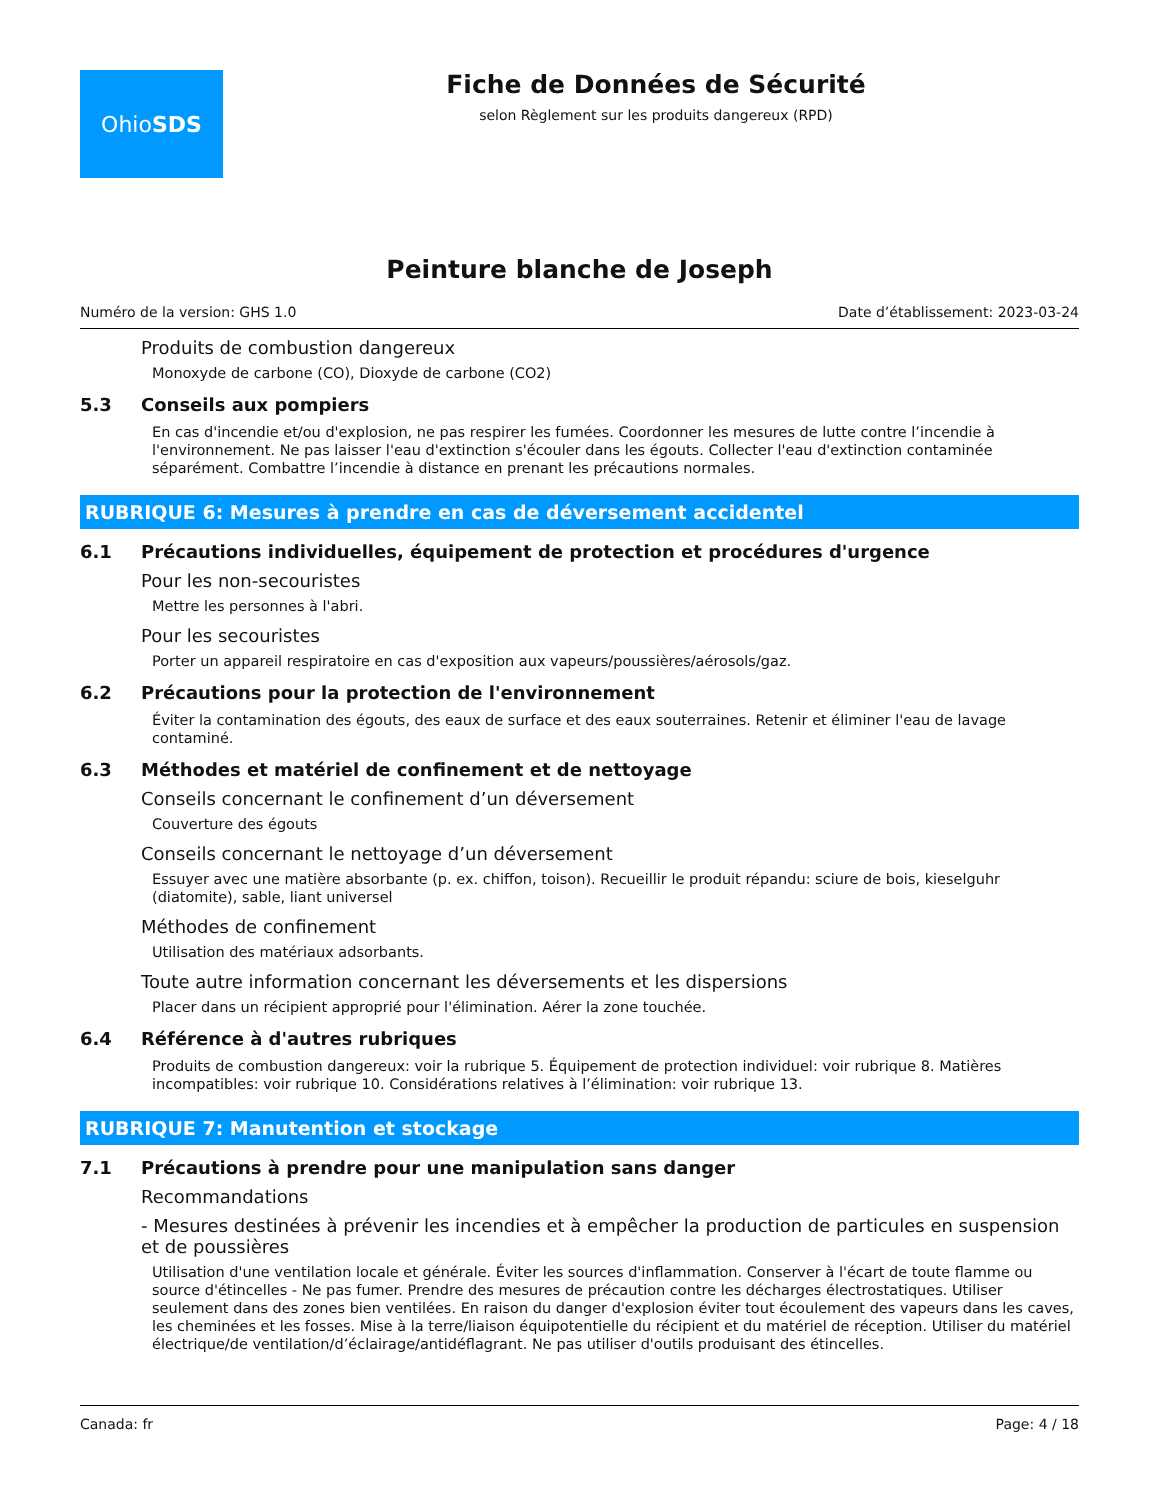Ohio SDS
Fiche de Données de Sécurité
selon Règlement sur les produits dangereux (RPD)
Peinture blanche de Joseph
Numéro de la version: GHS 1.0 Date d’établissement: 2023-03-24
Produits de combustion dangereux
Monoxyde de carbone (CO), Dioxyde de carbone (CO2)
5.3 Conseils aux pompiers
En cas d'incendie et/ou d'explosion, ne pas respirer les fumées. Coordonner les mesures de lutte contre l’incendie à l'environnement. Ne pas laisser l'eau d'extinction s'écouler dans les égouts. Collecter l'eau d'extinction contaminée séparément. Combattre l’incendie à distance en prenant les précautions normales.
RUBRIQUE 6: Mesures à prendre en cas de déversement accidentel
6.1 Précautions individuelles, équipement de protection et procédures d'urgence
Pour les non-secouristes
Mettre les personnes à l'abri.
Pour les secouristes
Porter un appareil respiratoire en cas d'exposition aux vapeurs/poussières/aérosols/gaz.
6.2 Précautions pour la protection de l'environnement
Éviter la contamination des égouts, des eaux de surface et des eaux souterraines. Retenir et éliminer l'eau de lavage contaminé.
6.3 Méthodes et matériel de confinement et de nettoyage
Conseils concernant le confinement d’un déversement
Couverture des égouts
Conseils concernant le nettoyage d’un déversement
Essuyer avec une matière absorbante (p. ex. chiffon, toison). Recueillir le produit répandu: sciure de bois, kieselguhr (diatomite), sable, liant universel
Méthodes de confinement
Utilisation des matériaux adsorbants.
Toute autre information concernant les déversements et les dispersions
Placer dans un récipient approprié pour l'élimination. Aérer la zone touchée.
6.4 Référence à d'autres rubriques
Produits de combustion dangereux: voir la rubrique 5. Équipement de protection individuel: voir rubrique 8. Matières incompatibles: voir rubrique 10. Considérations relatives à l’élimination: voir rubrique 13.
RUBRIQUE 7: Manutention et stockage
7.1 Précautions à prendre pour une manipulation sans danger
Recommandations
- Mesures destinées à prévenir les incendies et à empêcher la production de particules en suspension et de poussières
Utilisation d'une ventilation locale et générale. Éviter les sources d'inflammation. Conserver à l'écart de toute flamme ou source d'étincelles - Ne pas fumer. Prendre des mesures de précaution contre les décharges électrostatiques. Utiliser seulement dans des zones bien ventilées. En raison du danger d'explosion éviter tout écoulement des vapeurs dans les caves, les cheminées et les fosses. Mise à la terre/liaison équipotentielle du récipient et du matériel de réception. Utiliser du matériel électrique/de ventilation/d’éclairage/antidéflagrant. Ne pas utiliser d'outils produisant des étincelles.
Canada: fr Page: 4 / 18